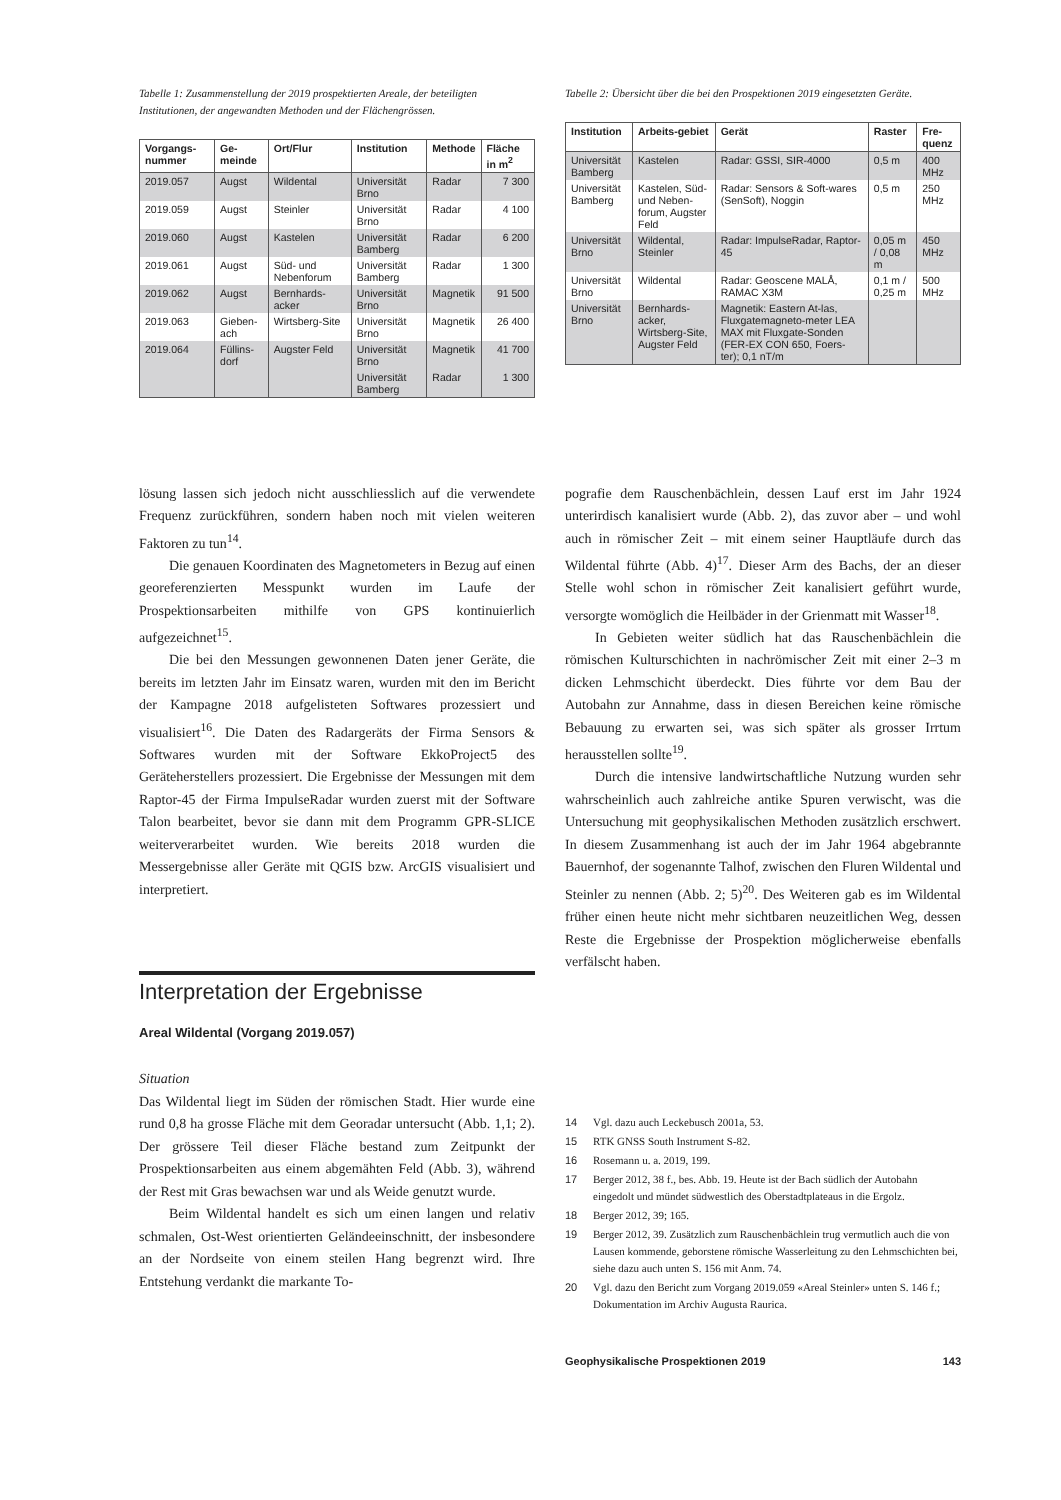Tabelle 1: Zusammenstellung der 2019 prospektierten Areale, der beteiligten Institutionen, der angewandten Methoden und der Flächengrössen.
| Vorgangs-nummer | Ge-meinde | Ort/Flur | Institution | Methode | Fläche in m<sup>2</sup> |
| --- | --- | --- | --- | --- | --- |
| 2019.057 | Augst | Wildental | Universität Brno | Radar | 7 300 |
| 2019.059 | Augst | Steinler | Universität Brno | Radar | 4 100 |
| 2019.060 | Augst | Kastelen | Universität Bamberg | Radar | 6 200 |
| 2019.061 | Augst | Süd- und Nebenforum | Universität Bamberg | Radar | 1 300 |
| 2019.062 | Augst | Bernhards-acker | Universität Brno | Magnetik | 91 500 |
| 2019.063 | Gieben-ach | Wirtsberg-Site | Universität Brno | Magnetik | 26 400 |
| 2019.064 | Füllins-dorf | Augster Feld | Universität Brno | Magnetik | 41 700 |
| | | | Universität Bamberg | Radar | 1 300 |
Tabelle 2: Übersicht über die bei den Prospektionen 2019 eingesetzten Geräte.
| Institution | Arbeits-gebiet | Gerät | Raster | Fre-quenz |
| --- | --- | --- | --- | --- |
| Universität Bamberg | Kastelen | Radar: GSSI, SIR-4000 | 0,5 m | 400 MHz |
| Universität Bamberg | Kastelen, Süd- und Neben-forum, Augster Feld | Radar: Sensors & Soft-wares (SenSoft), Noggin | 0,5 m | 250 MHz |
| Universität Brno | Wildental, Steinler | Radar: ImpulseRadar, Raptor-45 | 0,05 m / 0,08 m | 450 MHz |
| Universität Brno | Wildental | Radar: Geoscene MALÅ, RAMAC X3M | 0,1 m / 0,25 m | 500 MHz |
| Universität Brno | Bernhards-acker, Wirtsberg-Site, Augster Feld | Magnetik: Eastern At-las, Fluxgatemagneto-meter LEA MAX mit Fluxgate-Sonden (FER-EX CON 650, Foers-ter); 0,1 nT/m | | |
lösung lassen sich jedoch nicht ausschliesslich auf die verwendete Frequenz zurückführen, sondern haben noch mit vielen weiteren Faktoren zu tun<sup>14</sup>.
Die genauen Koordinaten des Magnetometers in Bezug auf einen georeferenzierten Messpunkt wurden im Laufe der Prospektionsarbeiten mithilfe von GPS kontinuierlich aufgezeichnet<sup>15</sup>.
Die bei den Messungen gewonnenen Daten jener Geräte, die bereits im letzten Jahr im Einsatz waren, wurden mit den im Bericht der Kampagne 2018 aufgelisteten Softwares prozessiert und visualisiert<sup>16</sup>. Die Daten des Radargeräts der Firma Sensors & Softwares wurden mit der Software EkkoProject5 des Geräteherstellers prozessiert. Die Ergebnisse der Messungen mit dem Raptor-45 der Firma ImpulseRadar wurden zuerst mit der Software Talon bearbeitet, bevor sie dann mit dem Programm GPR-SLICE weiterverarbeitet wurden. Wie bereits 2018 wurden die Messergebnisse aller Geräte mit QGIS bzw. ArcGIS visualisiert und interpretiert.
Interpretation der Ergebnisse
Areal Wildental (Vorgang 2019.057)
Situation
Das Wildental liegt im Süden der römischen Stadt. Hier wurde eine rund 0,8 ha grosse Fläche mit dem Georadar untersucht (Abb. 1,1; 2). Der grössere Teil dieser Fläche bestand zum Zeitpunkt der Prospektionsarbeiten aus einem abgemähten Feld (Abb. 3), während der Rest mit Gras bewachsen war und als Weide genutzt wurde.
Beim Wildental handelt es sich um einen langen und relativ schmalen, Ost-West orientierten Geländeeinschnitt, der insbesondere an der Nordseite von einem steilen Hang begrenzt wird. Ihre Entstehung verdankt die markante To-
pografie dem Rauschenbächlein, dessen Lauf erst im Jahr 1924 unterirdisch kanalisiert wurde (Abb. 2), das zuvor aber – und wohl auch in römischer Zeit – mit einem seiner Hauptläufe durch das Wildental führte (Abb. 4)<sup>17</sup>. Dieser Arm des Bachs, der an dieser Stelle wohl schon in römischer Zeit kanalisiert geführt wurde, versorgte womöglich die Heilbäder in der Grienmatt mit Wasser<sup>18</sup>.
In Gebieten weiter südlich hat das Rauschenbächlein die römischen Kulturschichten in nachrömischer Zeit mit einer 2–3 m dicken Lehmschicht überdeckt. Dies führte vor dem Bau der Autobahn zur Annahme, dass in diesen Bereichen keine römische Bebauung zu erwarten sei, was sich später als grosser Irrtum herausstellen sollte<sup>19</sup>.
Durch die intensive landwirtschaftliche Nutzung wurden sehr wahrscheinlich auch zahlreiche antike Spuren verwischt, was die Untersuchung mit geophysikalischen Methoden zusätzlich erschwert. In diesem Zusammenhang ist auch der im Jahr 1964 abgebrannte Bauernhof, der sogenannte Talhof, zwischen den Fluren Wildental und Steinler zu nennen (Abb. 2; 5)<sup>20</sup>. Des Weiteren gab es im Wildental früher einen heute nicht mehr sichtbaren neuzeitlichen Weg, dessen Reste die Ergebnisse der Prospektion möglicherweise ebenfalls verfälscht haben.
14 Vgl. dazu auch Leckebusch 2001a, 53.
15 RTK GNSS South Instrument S-82.
16 Rosemann u. a. 2019, 199.
17 Berger 2012, 38 f., bes. Abb. 19. Heute ist der Bach südlich der Autobahn eingedolt und mündet südwestlich des Oberstadtplateaus in die Ergolz.
18 Berger 2012, 39; 165.
19 Berger 2012, 39. Zusätzlich zum Rauschenbächlein trug vermutlich auch die von Lausen kommende, geborstene römische Wasserleitung zu den Lehmschichten bei, siehe dazu auch unten S. 156 mit Anm. 74.
20 Vgl. dazu den Bericht zum Vorgang 2019.059 «Areal Steinler» unten S. 146 f.; Dokumentation im Archiv Augusta Raurica.
Geophysikalische Prospektionen 2019 143